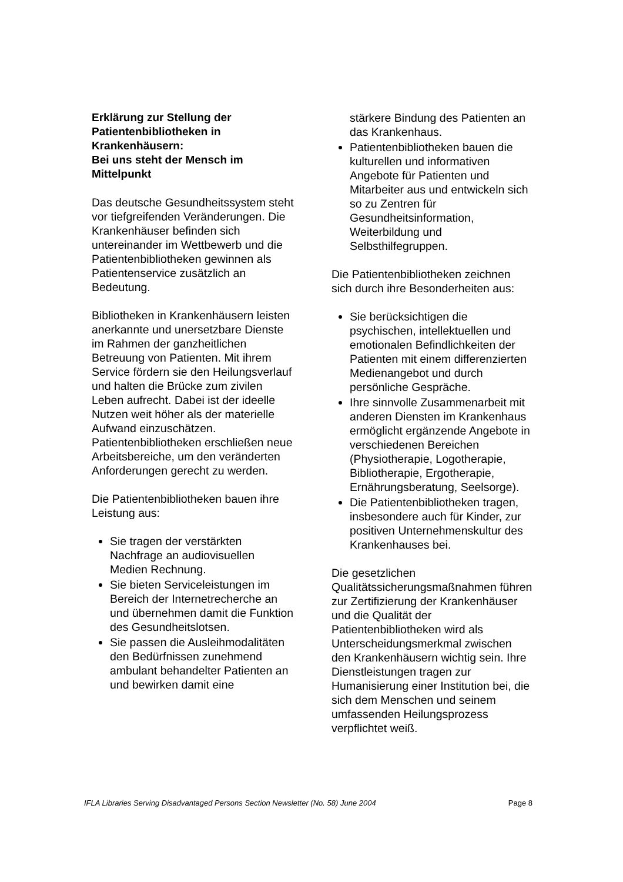Erklärung zur Stellung der Patientenbibliotheken in Krankenhäusern:
Bei uns steht der Mensch im Mittelpunkt
Das deutsche Gesundheitssystem steht vor tiefgreifenden Veränderungen. Die Krankenhäuser befinden sich untereinander im Wettbewerb und die Patientenbibliotheken gewinnen als Patientenservice zusätzlich an Bedeutung.
Bibliotheken in Krankenhäusern leisten anerkannte und unersetzbare Dienste im Rahmen der ganzheitlichen Betreuung von Patienten. Mit ihrem Service fördern sie den Heilungsverlauf und halten die Brücke zum zivilen Leben aufrecht. Dabei ist der ideelle Nutzen weit höher als der materielle Aufwand einzuschätzen. Patientenbibliotheken erschließen neue Arbeitsbereiche, um den veränderten Anforderungen gerecht zu werden.
Die Patientenbibliotheken bauen ihre Leistung aus:
Sie tragen der verstärkten Nachfrage an audiovisuellen Medien Rechnung.
Sie bieten Serviceleistungen im Bereich der Internetrecherche an und übernehmen damit die Funktion des Gesundheitslotsen.
Sie passen die Ausleihmodalitäten den Bedürfnissen zunehmend ambulant behandelter Patienten an und bewirken damit eine
stärkere Bindung des Patienten an das Krankenhaus.
Patientenbibliotheken bauen die kulturellen und informativen Angebote für Patienten und Mitarbeiter aus und entwickeln sich so zu Zentren für Gesundheitsinformation, Weiterbildung und Selbsthilfegruppen.
Die Patientenbibliotheken zeichnen sich durch ihre Besonderheiten aus:
Sie berücksichtigen die psychischen, intellektuellen und emotionalen Befindlichkeiten der Patienten mit einem differenzierten Medienangebot und durch persönliche Gespräche.
Ihre sinnvolle Zusammenarbeit mit anderen Diensten im Krankenhaus ermöglicht ergänzende Angebote in verschiedenen Bereichen (Physiotherapie, Logotherapie, Bibliotherapie, Ergotherapie, Ernährungsberatung, Seelsorge).
Die Patientenbibliotheken tragen, insbesondere auch für Kinder, zur positiven Unternehmenskultur des Krankenhauses bei.
Die gesetzlichen Qualitätssicherungsmaßnahmen führen zur Zertifizierung der Krankenhäuser und die Qualität der Patientenbibliotheken wird als Unterscheidungsmerkmal zwischen den Krankenhäusern wichtig sein. Ihre Dienstleistungen tragen zur Humanisierung einer Institution bei, die sich dem Menschen und seinem umfassenden Heilungsprozess verpflichtet weiß.
IFLA Libraries Serving Disadvantaged Persons Section Newsletter (No. 58) June 2004 Page 8